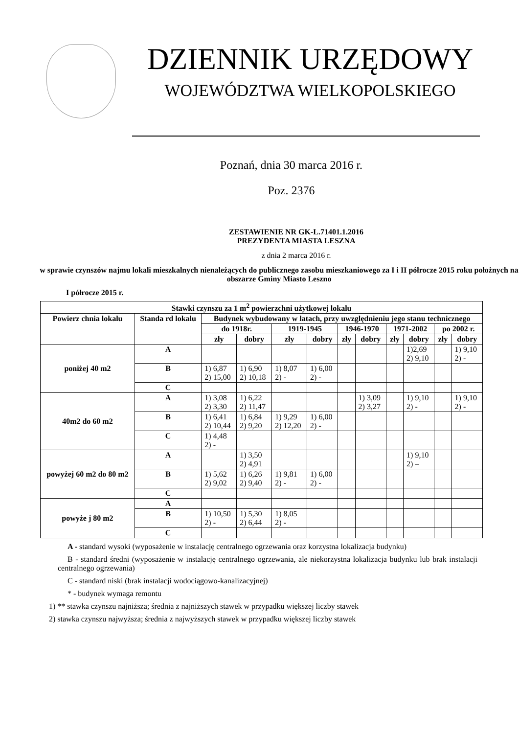DZIENNIK URZĘDOWY
WOJEWÓDZTWA WIELKOPOLSKIEGO
Poznań, dnia 30 marca 2016 r.
Poz. 2376
ZESTAWIENIE NR GK-L.71401.1.2016
PREZYDENTA MIASTA LESZNA
z dnia 2 marca 2016 r.
w sprawie czynszów najmu lokali mieszkalnych nienależących do publicznego zasobu mieszkaniowego za I i II półrocze 2015 roku położnych na obszarze Gminy Miasto Leszno
I półrocze 2015 r.
| Stawki czynszu za 1 m<sup>2</sup> powierzchni użytkowej lokalu | | | | | | | | | | | |
| --- | --- | --- | --- | --- | --- | --- | --- | --- | --- | --- | --- |
| Powierz chnia lokalu | Standa rd lokalu | Budynek wybudowany w latach, przy uwzględnieniu jego stanu technicznego | | | | | | | | | |
| | | do 1918r. | | 1919-1945 | | 1946-1970 | | 1971-2002 | | po 2002 r. | |
| | | zły | dobry | zły | dobry | zły | dobry | zły | dobry | zły | dobry |
| poniżej 40 m2 | A | | | | | | | | 1)2,69 2) 9,10 | | 1) 9,10 2) - |
| | B | 1) 6,87 2) 15,00 | 1) 6,90 2) 10,18 | 1) 8,07 2) - | 1) 6,00 2) - | | | | | | |
| | C | | | | | | | | | | |
| 40m2 do 60 m2 | A | 1) 3,08 2) 3,30 | 1) 6,22 2) 11,47 | | | | 1) 3,09 2) 3,27 | | 1) 9,10 2) - | | 1) 9,10 2) - |
| | B | 1) 6,41 2) 10,44 | 1) 6,84 2) 9,20 | 1) 9,29 2) 12,20 | 1) 6,00 2) - | | | | | | |
| | C | 1) 4,48 2) - | | | | | | | | | |
| powyżej 60 m2 do 80 m2 | A | | 1) 3,50 2) 4,91 | | | | | | 1) 9,10 2) – | | |
| | B | 1) 5,62 2) 9,02 | 1) 6,26 2) 9,40 | 1) 9,81 2) - | 1) 6,00 2) - | | | | | | |
| | C | | | | | | | | | | |
| powyże j 80 m2 | A | | | | | | | | | | |
| | B | 1) 10,50 2) - | 1) 5,30 2) 6,44 | 1) 8,05 2) - | | | | | | | |
| | C | | | | | | | | | | |
A - standard wysoki (wyposażenie w instalację centralnego ogrzewania oraz korzystna lokalizacja budynku)
B - standard średni (wyposażenie w instalację centralnego ogrzewania, ale niekorzystna lokalizacja budynku lub brak instalacji centralnego ogrzewania)
C - standard niski (brak instalacji wodociągowo-kanalizacyjnej)
* - budynek wymaga remontu
1) ** stawka czynszu najniższa; średnia z najniższych stawek w przypadku większej liczby stawek
2) stawka czynszu najwyższa; średnia z najwyższych stawek w przypadku większej liczby stawek